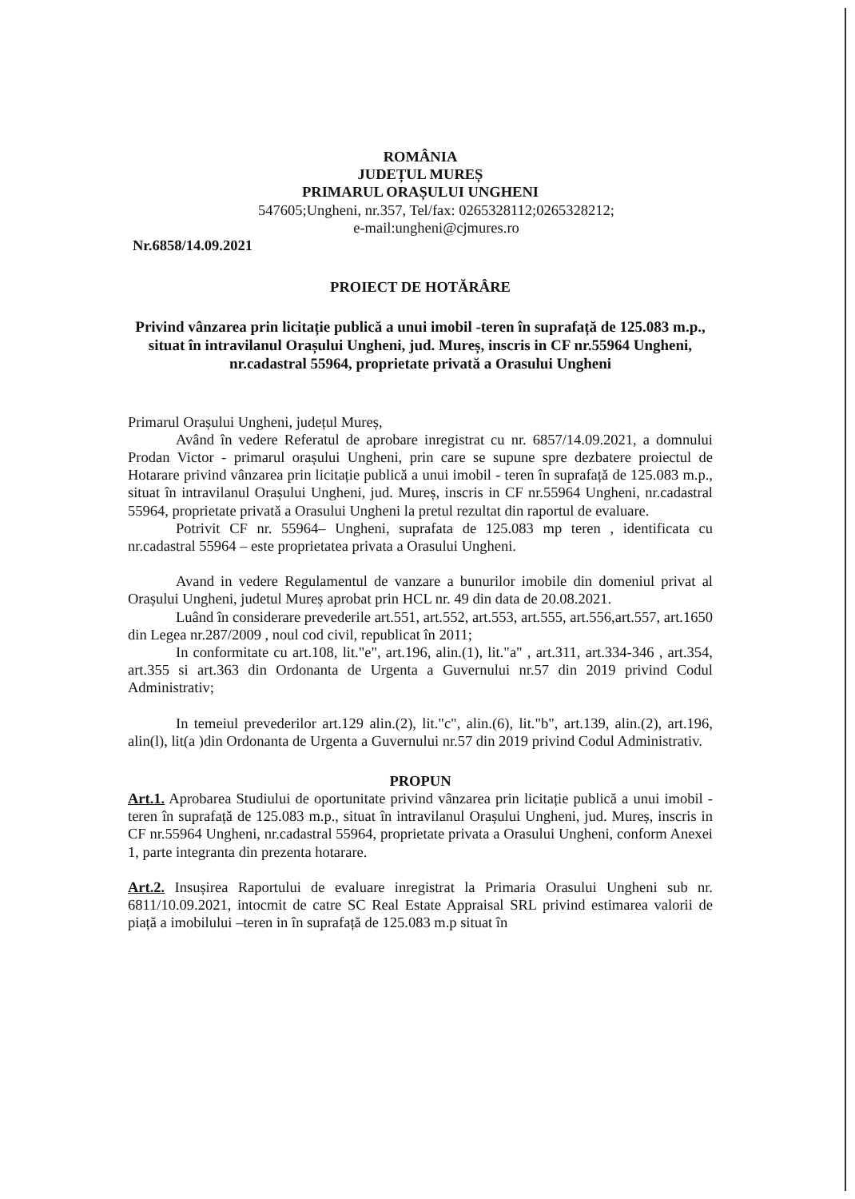ROMÂNIA
JUDEȚUL MUREȘ
PRIMARUL ORAȘULUI UNGHENI
547605;Ungheni, nr.357, Tel/fax: 0265328112;0265328212;
e-mail:ungheni@cjmures.ro
Nr.6858/14.09.2021
PROIECT DE HOTĂRÂRE
Privind vânzarea prin licitație publică a unui imobil -teren în suprafață de 125.083 m.p., situat în intravilanul Orașului Ungheni, jud. Mureș, inscris in CF nr.55964 Ungheni, nr.cadastral 55964, proprietate privată a Orasului Ungheni
Primarul Orașului Ungheni, județul Mureș,
Având în vedere Referatul de aprobare inregistrat cu nr. 6857/14.09.2021, a domnului Prodan Victor - primarul orașului Ungheni, prin care se supune spre dezbatere proiectul de Hotarare privind vânzarea prin licitație publică a unui imobil - teren în suprafață de 125.083 m.p., situat în intravilanul Orașului Ungheni, jud. Mureș, inscris in CF nr.55964 Ungheni, nr.cadastral 55964, proprietate privată a Orasului Ungheni la pretul rezultat din raportul de evaluare.
Potrivit CF nr. 55964– Ungheni, suprafata de 125.083 mp teren , identificata cu nr.cadastral 55964 – este proprietatea privata a Orasului Ungheni.
Avand in vedere Regulamentul de vanzare a bunurilor imobile din domeniul privat al Orașului Ungheni, judetul Mureș aprobat prin HCL nr. 49 din data de 20.08.2021.
Luând în considerare prevederile art.551, art.552, art.553, art.555, art.556,art.557, art.1650 din Legea nr.287/2009 , noul cod civil, republicat în 2011;
In conformitate cu art.108, lit."e", art.196, alin.(1), lit."a" , art.311, art.334-346 , art.354, art.355 si art.363 din Ordonanta de Urgenta a Guvernului nr.57 din 2019 privind Codul Administrativ;
In temeiul prevederilor art.129 alin.(2), lit."c", alin.(6), lit."b", art.139, alin.(2), art.196, alin(l), lit(a )din Ordonanta de Urgenta a Guvernului nr.57 din 2019 privind Codul Administrativ.
PROPUN
Art.1. Aprobarea Studiului de oportunitate privind vânzarea prin licitație publică a unui imobil -teren în suprafață de 125.083 m.p., situat în intravilanul Orașului Ungheni, jud. Mureș, inscris in CF nr.55964 Ungheni, nr.cadastral 55964, proprietate privata a Orasului Ungheni, conform Anexei 1, parte integranta din prezenta hotarare.
Art.2. Insușirea Raportului de evaluare inregistrat la Primaria Orasului Ungheni sub nr. 6811/10.09.2021, intocmit de catre SC Real Estate Appraisal SRL privind estimarea valorii de piață a imobilului –teren in în suprafață de 125.083 m.p situat în